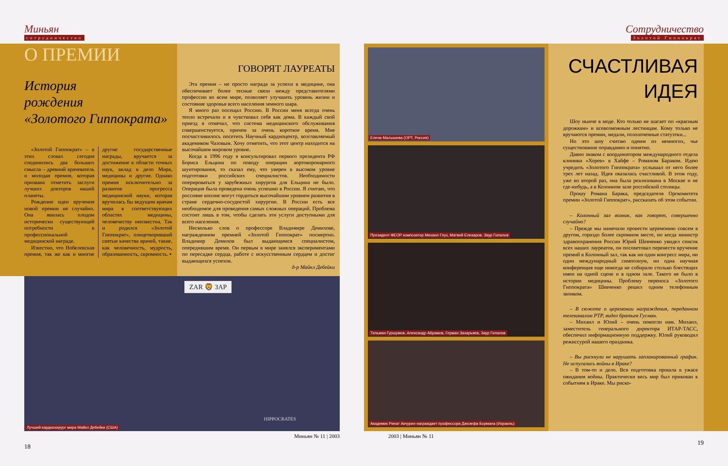Миньян
сотрудничество
О ПРЕМИИ
История
рождения
«Золотого Гиппократа»
«Золотой Гиппократ» – в этих словах сегодня соединились два больших смысла – древний врачеватель и молодая премия, которая призвана отметить заслуги лучших докторов нашей планеты.
Рождение идеи вручения новой премии не случайно. Она явилась плодом исторически существующей потребности в профессиональной медицинской награде.
Известно, что Нобелевская премия, так же как и многие другие государственные награды, вручается за достижение в области точных наук, вклад в дело Мира, медицины и другие. Однако премия исключительно за развитие прогресса медицинской науки, которая вручилась бы ведущим врачам мира в соответствующих областях медицины, человечеству неизвестна. Так и родился «Золотой Гиппократ», олицетворивший святые качества врачей, такие, как человечность, мудрость, образованность, скромность. ▪
ГОВОРЯТ ЛАУРЕАТЫ
Эта премия – не просто награда за успехи в медицине, она обеспечивает более тесные связи между представителями профессии во всем мире, позволяет улучшить уровень жизни и состояние здоровья всего населения земного шара.
Я много раз посещал Россию. В России меня всегда очень тепло встречали и я чувствовал себя как дома. В каждый свой приезд я отмечал, что система медицинского обслуживания совершенствуется, причем за очень короткое время. Мне посчастливилось посетить Научный кардиоцентр, возглавляемый академиком Чазовым. Хочу отметить, что этот центр находится на высочайшем мировом уровне.
Когда в 1996 году я консультировал первого президента РФ Бориса Ельцина по поводу операции аортокоронарного шунтирования, то сказал ему, что уверен в высоком уровне подготовки российских специалистов. Необходимости оперироваться у зарубежных хирургов для Ельцина не было. Операция была проведена очень успешно в России. Я считаю, что россияне вполне могут гордиться высочайшим уровнем развития в стране сердечно-сосудистой хирургии. В России есть все необходимое для проведения самых сложных операций. Проблема состоит лишь в том, чтобы сделать эти услуги доступными для всего населения.
Несколько слов о профессоре Владимире Демихове, награжденном премией «Золотой Гиппократ» посмертно. Владимир Демихов был выдающимся специалистом, опередившим время. Он первым в мире занялся экспериментами по пересадке сердца, работе с искусственным сердцем и достиг выдающихся успехов.
д-р Майкл Дебейки
ZAR 🦁 ЗАР
HIPPOCRATES
Лучший кардиохирург мира Майкл Дебейки (США)
Миньян № 11 | 2003
18
Сотрудничество
Золотой Гиппократ
Елена Малышева (ОРТ, Россия)
Президент ФЕОР композитор Михаил Глуз, Матвей Елизаров, Заур Гилалов
Тельман Гуршумов, Александр Абрамов, Герман Захарьяев, Заур Гилалов
Академик Ринат Акчурин награждает профессора Джозефа Бормана (Израиль)
СЧАСТЛИВАЯ
ИДЕЯ
Шоу нынче в моде. Кто только не шагает по «красным дорожкам» и всевозможным лестницам. Кому только не вручаются премии, медали, позолоченные статуэтки...
Но это шоу считаю одним из немногих, чье существование оправданно и понятно.
Давно знаком с координатором международного отдела клиники «Хорев» в Хайфе – Романом Бараком. Идею учредить «Золотого Гиппократа» услышал от него более трех лет назад. Идея оказалась счастливой. В этом году, уже во второй раз, она была реализована в Москве и не где-нибудь, а в Колонном зале российской столицы.
Прошу Романа Барака, председателя Оргкомитета премии «Золотой Гиппократ», рассказать об этом событии.
– Колонный зал возник, как говорят, совершенно случайно?
– Прежде мы намечали провести церемонию совсем в другом, гораздо более скромном месте, но когда министр здравоохранения России Юрий Шевченко увидел список всех наших лауреатов, он посоветовал перенести вручение премий в Колонный зал, так как ни один конгресс мира, ни один международный симпозиум, ни одна научная конференция еще никогда не собирали столько блестящих имен на одной сцене и в одном зале. Такого не было в истории медицины. Проблему переноса «Золотого Гиппократа» Шевченко решил одним телефонным звонком.
– В сюжете о церемонии награждения, переданном телеканалом РТР, видел братьев Гусман.
– Михаил и Юлий – очень помогли нам. Михаил, заместитель генерального директора ИТАР-ТАСС, обеспечил информационную поддержку. Юлий руководил режиссурой нашего праздника.
– Вы рискнули не нарушать запланированный график. Не испугались войны в Ираке?
– В том-то и дело. Вся подготовка прошла в ужасе ожидания войны. Практически весь мир был прикован к событиям в Ираке. Мы риско-
2003 | Миньян № 11
19